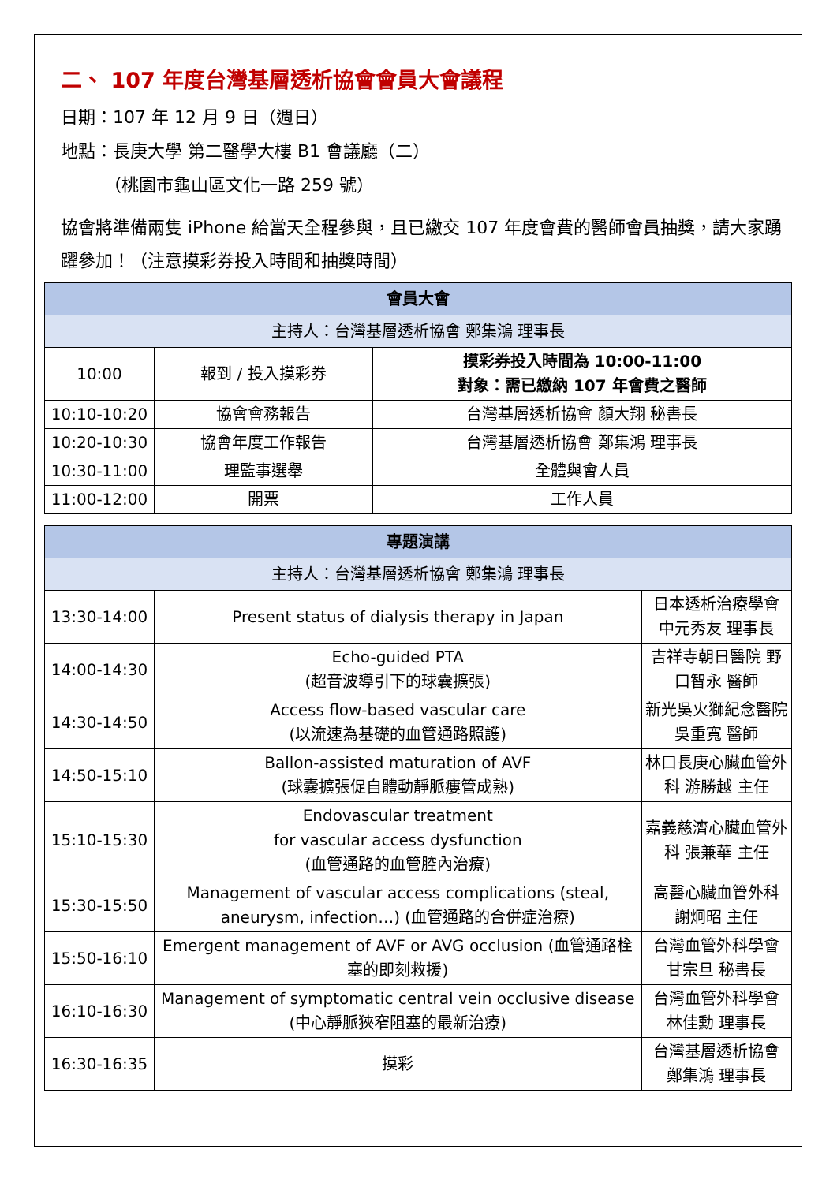二、 107 年度台灣基層透析協會會員大會議程
日期：107 年 12 月 9 日（週日）
地點：長庚大學 第二醫學大樓 B1 會議廳（二）
（桃園市龜山區文化一路 259 號）
協會將準備兩隻 iPhone 給當天全程參與，且已繳交 107 年度會費的醫師會員抽獎，請大家踴躍參加！（注意摸彩券投入時間和抽獎時間）
| 會員大會 | | |
| --- | --- | --- |
| 主持人：台灣基層透析協會 鄭集鴻 理事長 | | |
| 10:00 | 報到 / 投入摸彩券 | 摸彩券投入時間為 10:00-11:00 對象：需已繳納 107 年會費之醫師 |
| 10:10-10:20 | 協會會務報告 | 台灣基層透析協會 顏大翔 秘書長 |
| 10:20-10:30 | 協會年度工作報告 | 台灣基層透析協會 鄭集鴻 理事長 |
| 10:30-11:00 | 理監事選舉 | 全體與會人員 |
| 11:00-12:00 | 開票 | 工作人員 |
| 專題演講 | | |
| --- | --- | --- |
| 主持人：台灣基層透析協會 鄭集鴻 理事長 | | |
| 13:30-14:00 | Present status of dialysis therapy in Japan | 日本透析治療學會 中元秀友 理事長 |
| 14:00-14:30 | Echo-guided PTA (超音波導引下的球囊擴張) | 吉祥寺朝日醫院 野口智永 醫師 |
| 14:30-14:50 | Access flow-based vascular care (以流速為基礎的血管通路照護) | 新光吳火獅紀念醫院 吳重寬 醫師 |
| 14:50-15:10 | Ballon-assisted maturation of AVF (球囊擴張促自體動靜脈瘻管成熟) | 林口長庚心臟血管外科 游勝越 主任 |
| 15:10-15:30 | Endovascular treatment for vascular access dysfunction (血管通路的血管腔內治療) | 嘉義慈濟心臟血管外科 張兼華 主任 |
| 15:30-15:50 | Management of vascular access complications (steal, aneurysm, infection…) (血管通路的合併症治療) | 高醫心臟血管外科 謝炯昭 主任 |
| 15:50-16:10 | Emergent management of AVF or AVG occlusion (血管通路栓塞的即刻救援) | 台灣血管外科學會 甘宗旦 秘書長 |
| 16:10-16:30 | Management of symptomatic central vein occlusive disease (中心靜脈狹窄阻塞的最新治療) | 台灣血管外科學會 林佳勳 理事長 |
| 16:30-16:35 | 摸彩 | 台灣基層透析協會 鄭集鴻 理事長 |